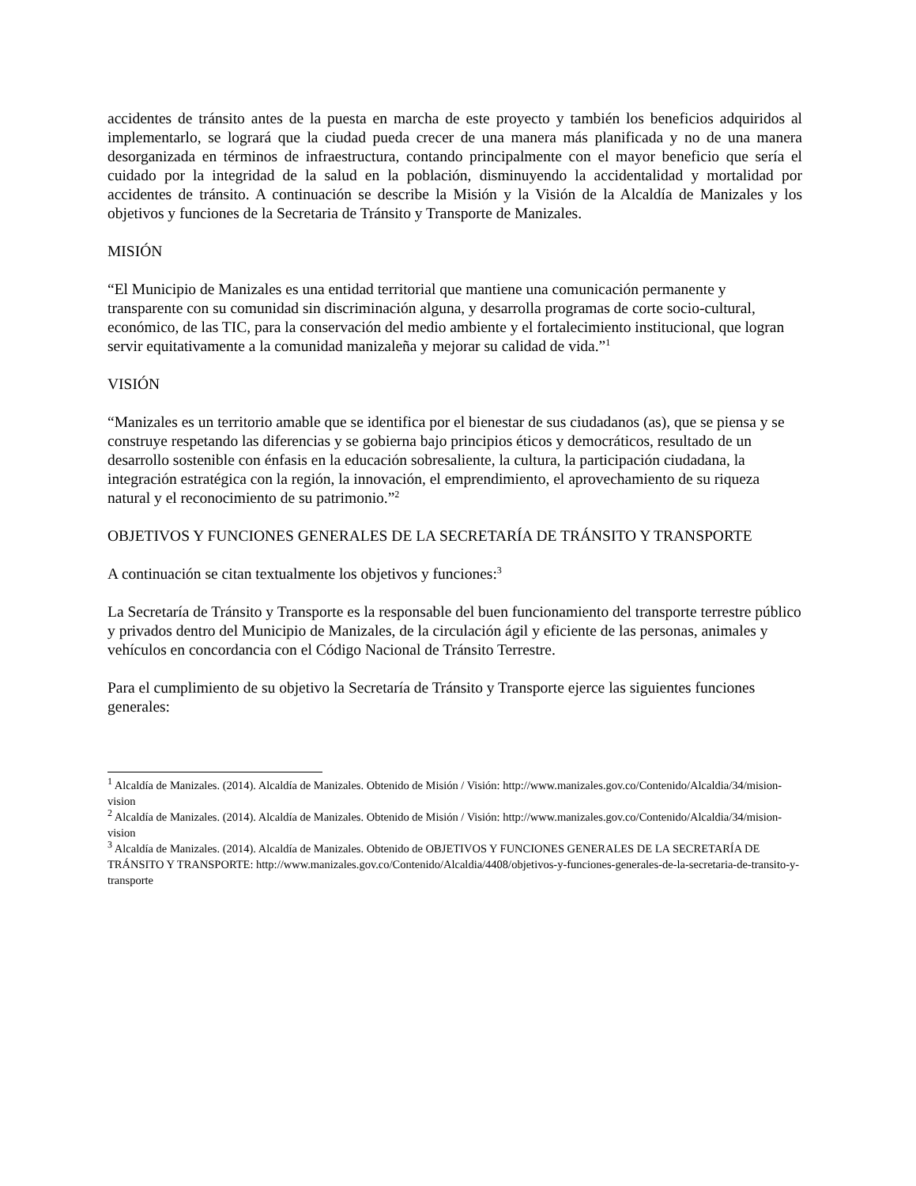accidentes de tránsito antes de la puesta en marcha de este proyecto y también los beneficios adquiridos al implementarlo, se logrará que la ciudad pueda crecer de una manera más planificada y no de una manera desorganizada en términos de infraestructura, contando principalmente con el mayor beneficio que sería el cuidado por la integridad de la salud en la población, disminuyendo la accidentalidad y mortalidad por accidentes de tránsito. A continuación se describe la Misión y la Visión de la Alcaldía de Manizales y los objetivos y funciones de la Secretaria de Tránsito y Transporte de Manizales.
MISIÓN
“El Municipio de Manizales es una entidad territorial que mantiene una comunicación permanente y transparente con su comunidad sin discriminación alguna, y desarrolla programas de corte socio-cultural, económico, de las TIC, para la conservación del medio ambiente y el fortalecimiento institucional, que logran servir equitativamente a la comunidad manizaleña y mejorar su calidad de vida.”<sup>1</sup>
VISIÓN
“Manizales es un territorio amable que se identifica por el bienestar de sus ciudadanos (as), que se piensa y se construye respetando las diferencias y se gobierna bajo principios éticos y democráticos, resultado de un desarrollo sostenible con énfasis en la educación sobresaliente, la cultura, la participación ciudadana, la integración estratégica con la región, la innovación, el emprendimiento, el aprovechamiento de su riqueza natural y el reconocimiento de su patrimonio.”<sup>2</sup>
OBJETIVOS Y FUNCIONES GENERALES DE LA SECRETARÍA DE TRÁNSITO Y TRANSPORTE
A continuación se citan textualmente los objetivos y funciones:<sup>3</sup>
La Secretaría de Tránsito y Transporte es la responsable del buen funcionamiento del transporte terrestre público y privados dentro del Municipio de Manizales, de la circulación ágil y eficiente de las personas, animales y vehículos en concordancia con el Código Nacional de Tránsito Terrestre.
Para el cumplimiento de su objetivo la Secretaría de Tránsito y Transporte ejerce las siguientes funciones generales:
<sup>1</sup> Alcaldía de Manizales. (2014). Alcaldía de Manizales. Obtenido de Misión / Visión: http://www.manizales.gov.co/Contenido/Alcaldia/34/mision-vision
<sup>2</sup> Alcaldía de Manizales. (2014). Alcaldía de Manizales. Obtenido de Misión / Visión: http://www.manizales.gov.co/Contenido/Alcaldia/34/mision-vision
<sup>3</sup> Alcaldía de Manizales. (2014). Alcaldía de Manizales. Obtenido de OBJETIVOS Y FUNCIONES GENERALES DE LA SECRETARÍA DE TRÁNSITO Y TRANSPORTE: http://www.manizales.gov.co/Contenido/Alcaldia/4408/objetivos-y-funciones-generales-de-la-secretaria-de-transito-y-transporte